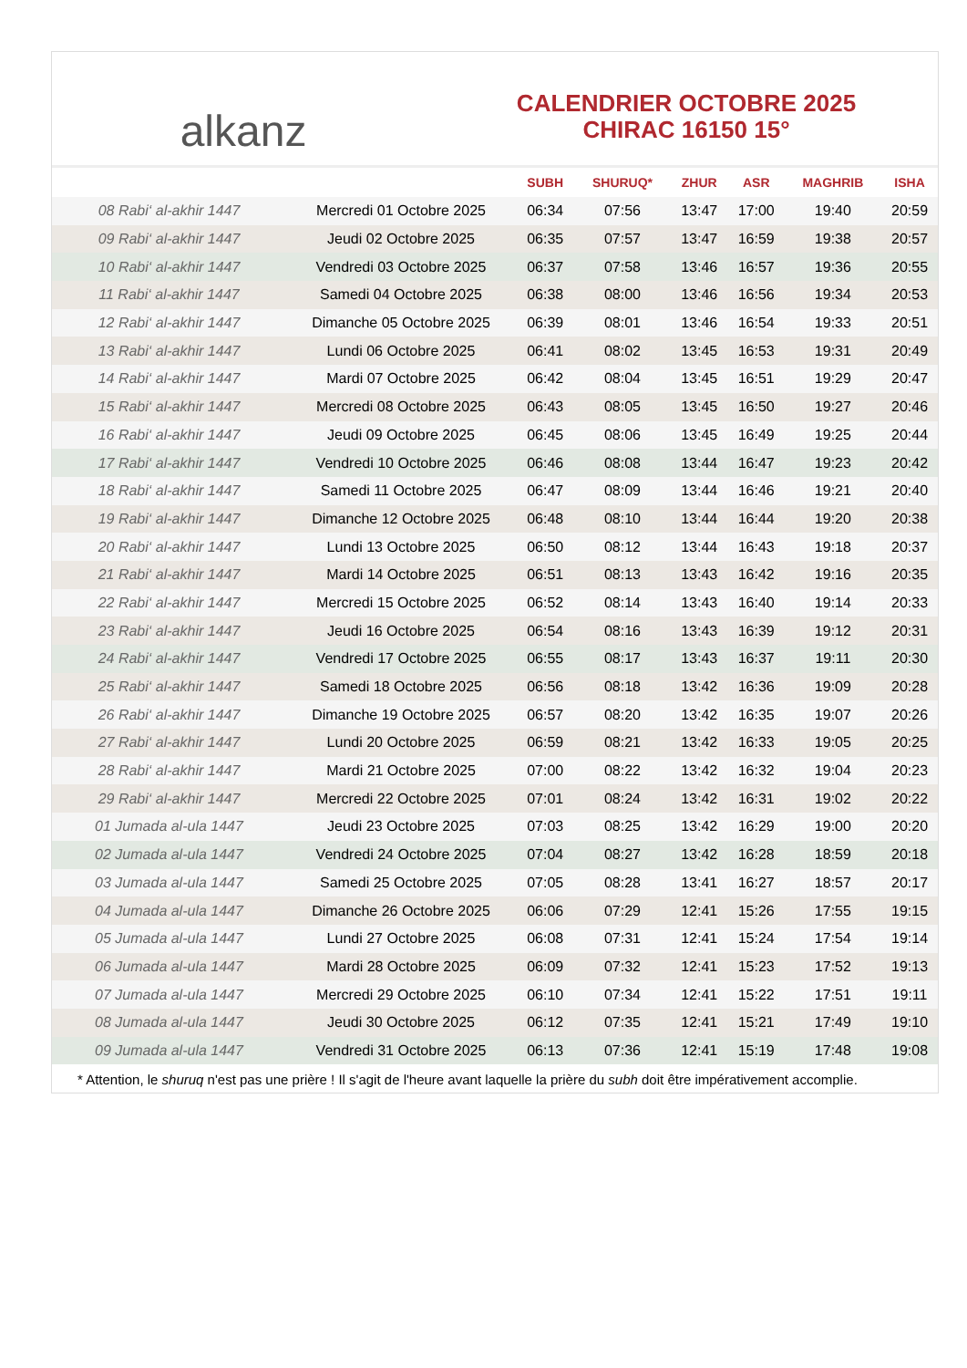alkanz
CALENDRIER OCTOBRE 2025
CHIRAC 16150 15°
| | | SUBH | SHURUQ* | ZHUR | ASR | MAGHRIB | ISHA |
| --- | --- | --- | --- | --- | --- | --- | --- |
| 08 Rabi‘ al-akhir 1447 | Mercredi 01 Octobre 2025 | 06:34 | 07:56 | 13:47 | 17:00 | 19:40 | 20:59 |
| 09 Rabi‘ al-akhir 1447 | Jeudi 02 Octobre 2025 | 06:35 | 07:57 | 13:47 | 16:59 | 19:38 | 20:57 |
| 10 Rabi‘ al-akhir 1447 | Vendredi 03 Octobre 2025 | 06:37 | 07:58 | 13:46 | 16:57 | 19:36 | 20:55 |
| 11 Rabi‘ al-akhir 1447 | Samedi 04 Octobre 2025 | 06:38 | 08:00 | 13:46 | 16:56 | 19:34 | 20:53 |
| 12 Rabi‘ al-akhir 1447 | Dimanche 05 Octobre 2025 | 06:39 | 08:01 | 13:46 | 16:54 | 19:33 | 20:51 |
| 13 Rabi‘ al-akhir 1447 | Lundi 06 Octobre 2025 | 06:41 | 08:02 | 13:45 | 16:53 | 19:31 | 20:49 |
| 14 Rabi‘ al-akhir 1447 | Mardi 07 Octobre 2025 | 06:42 | 08:04 | 13:45 | 16:51 | 19:29 | 20:47 |
| 15 Rabi‘ al-akhir 1447 | Mercredi 08 Octobre 2025 | 06:43 | 08:05 | 13:45 | 16:50 | 19:27 | 20:46 |
| 16 Rabi‘ al-akhir 1447 | Jeudi 09 Octobre 2025 | 06:45 | 08:06 | 13:45 | 16:49 | 19:25 | 20:44 |
| 17 Rabi‘ al-akhir 1447 | Vendredi 10 Octobre 2025 | 06:46 | 08:08 | 13:44 | 16:47 | 19:23 | 20:42 |
| 18 Rabi‘ al-akhir 1447 | Samedi 11 Octobre 2025 | 06:47 | 08:09 | 13:44 | 16:46 | 19:21 | 20:40 |
| 19 Rabi‘ al-akhir 1447 | Dimanche 12 Octobre 2025 | 06:48 | 08:10 | 13:44 | 16:44 | 19:20 | 20:38 |
| 20 Rabi‘ al-akhir 1447 | Lundi 13 Octobre 2025 | 06:50 | 08:12 | 13:44 | 16:43 | 19:18 | 20:37 |
| 21 Rabi‘ al-akhir 1447 | Mardi 14 Octobre 2025 | 06:51 | 08:13 | 13:43 | 16:42 | 19:16 | 20:35 |
| 22 Rabi‘ al-akhir 1447 | Mercredi 15 Octobre 2025 | 06:52 | 08:14 | 13:43 | 16:40 | 19:14 | 20:33 |
| 23 Rabi‘ al-akhir 1447 | Jeudi 16 Octobre 2025 | 06:54 | 08:16 | 13:43 | 16:39 | 19:12 | 20:31 |
| 24 Rabi‘ al-akhir 1447 | Vendredi 17 Octobre 2025 | 06:55 | 08:17 | 13:43 | 16:37 | 19:11 | 20:30 |
| 25 Rabi‘ al-akhir 1447 | Samedi 18 Octobre 2025 | 06:56 | 08:18 | 13:42 | 16:36 | 19:09 | 20:28 |
| 26 Rabi‘ al-akhir 1447 | Dimanche 19 Octobre 2025 | 06:57 | 08:20 | 13:42 | 16:35 | 19:07 | 20:26 |
| 27 Rabi‘ al-akhir 1447 | Lundi 20 Octobre 2025 | 06:59 | 08:21 | 13:42 | 16:33 | 19:05 | 20:25 |
| 28 Rabi‘ al-akhir 1447 | Mardi 21 Octobre 2025 | 07:00 | 08:22 | 13:42 | 16:32 | 19:04 | 20:23 |
| 29 Rabi‘ al-akhir 1447 | Mercredi 22 Octobre 2025 | 07:01 | 08:24 | 13:42 | 16:31 | 19:02 | 20:22 |
| 01 Jumada al-ula 1447 | Jeudi 23 Octobre 2025 | 07:03 | 08:25 | 13:42 | 16:29 | 19:00 | 20:20 |
| 02 Jumada al-ula 1447 | Vendredi 24 Octobre 2025 | 07:04 | 08:27 | 13:42 | 16:28 | 18:59 | 20:18 |
| 03 Jumada al-ula 1447 | Samedi 25 Octobre 2025 | 07:05 | 08:28 | 13:41 | 16:27 | 18:57 | 20:17 |
| 04 Jumada al-ula 1447 | Dimanche 26 Octobre 2025 | 06:06 | 07:29 | 12:41 | 15:26 | 17:55 | 19:15 |
| 05 Jumada al-ula 1447 | Lundi 27 Octobre 2025 | 06:08 | 07:31 | 12:41 | 15:24 | 17:54 | 19:14 |
| 06 Jumada al-ula 1447 | Mardi 28 Octobre 2025 | 06:09 | 07:32 | 12:41 | 15:23 | 17:52 | 19:13 |
| 07 Jumada al-ula 1447 | Mercredi 29 Octobre 2025 | 06:10 | 07:34 | 12:41 | 15:22 | 17:51 | 19:11 |
| 08 Jumada al-ula 1447 | Jeudi 30 Octobre 2025 | 06:12 | 07:35 | 12:41 | 15:21 | 17:49 | 19:10 |
| 09 Jumada al-ula 1447 | Vendredi 31 Octobre 2025 | 06:13 | 07:36 | 12:41 | 15:19 | 17:48 | 19:08 |
* Attention, le shuruq n'est pas une prière ! Il s'agit de l'heure avant laquelle la prière du subh doit être impérativement accomplie.